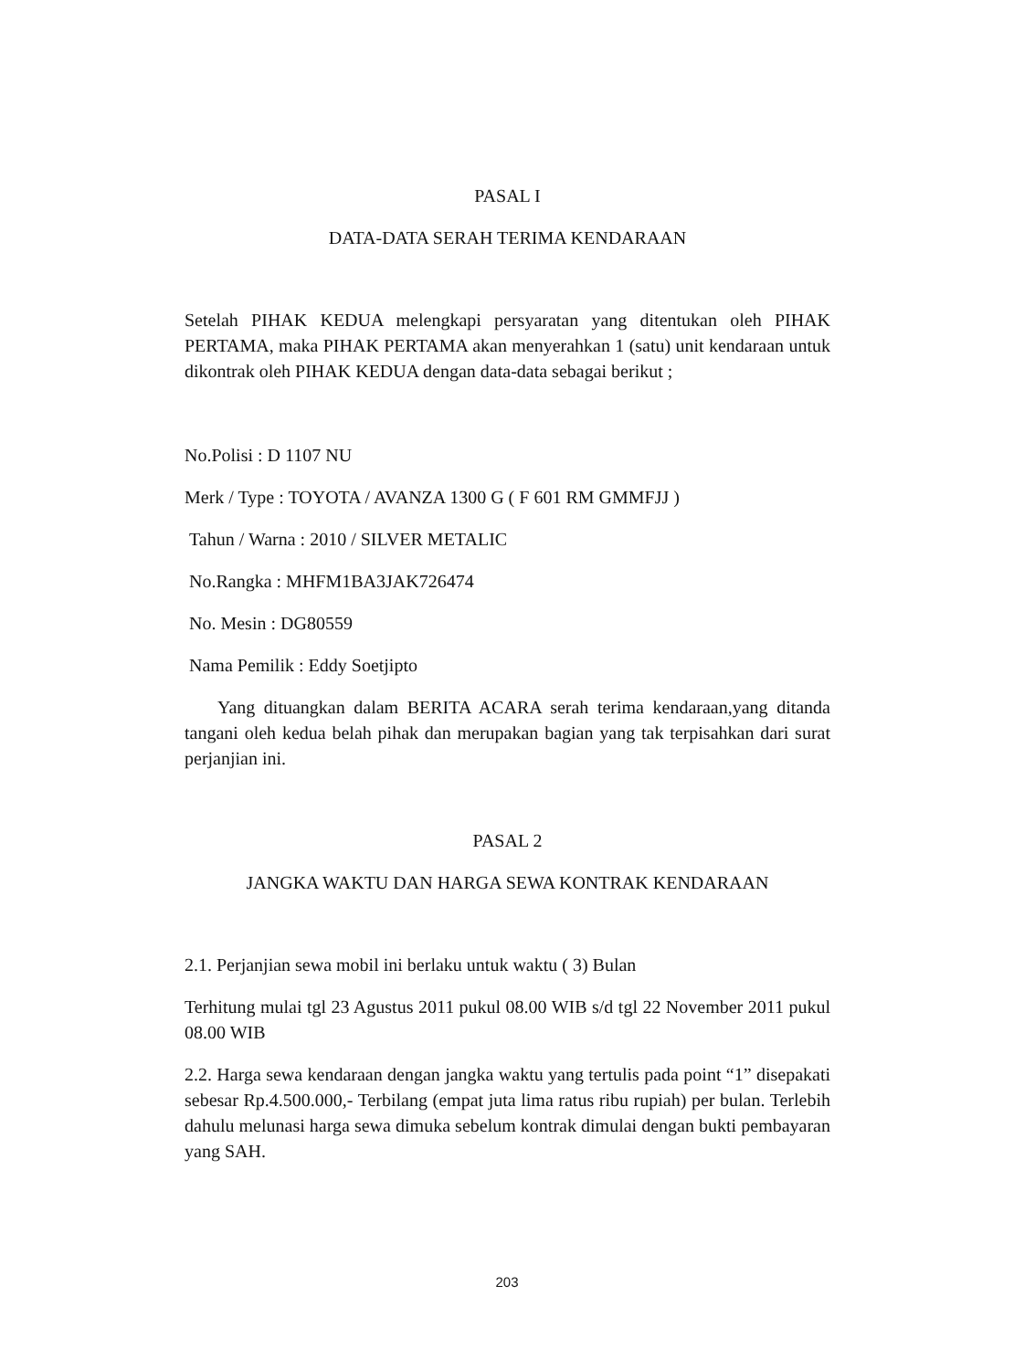PASAL I
DATA-DATA SERAH TERIMA KENDARAAN
Setelah PIHAK KEDUA melengkapi persyaratan yang ditentukan oleh PIHAK PERTAMA, maka PIHAK PERTAMA akan menyerahkan 1 (satu) unit kendaraan untuk dikontrak oleh PIHAK KEDUA dengan data-data sebagai berikut ;
No.Polisi : D 1107 NU
Merk / Type : TOYOTA / AVANZA 1300 G ( F 601 RM GMMFJJ )
Tahun / Warna : 2010 / SILVER METALIC
No.Rangka : MHFM1BA3JAK726474
No. Mesin : DG80559
Nama Pemilik : Eddy Soetjipto
Yang dituangkan dalam BERITA ACARA serah terima kendaraan,yang ditanda tangani oleh kedua belah pihak dan merupakan bagian yang tak terpisahkan dari surat perjanjian ini.
PASAL 2
JANGKA WAKTU DAN HARGA SEWA KONTRAK KENDARAAN
2.1. Perjanjian sewa mobil ini berlaku untuk waktu ( 3) Bulan
Terhitung mulai tgl 23 Agustus 2011 pukul 08.00 WIB s/d tgl 22 November 2011 pukul 08.00 WIB
2.2. Harga sewa kendaraan dengan jangka waktu yang tertulis pada point “1” disepakati sebesar Rp.4.500.000,- Terbilang (empat juta lima ratus ribu rupiah) per bulan. Terlebih dahulu melunasi harga sewa dimuka sebelum kontrak dimulai dengan bukti pembayaran yang SAH.
203